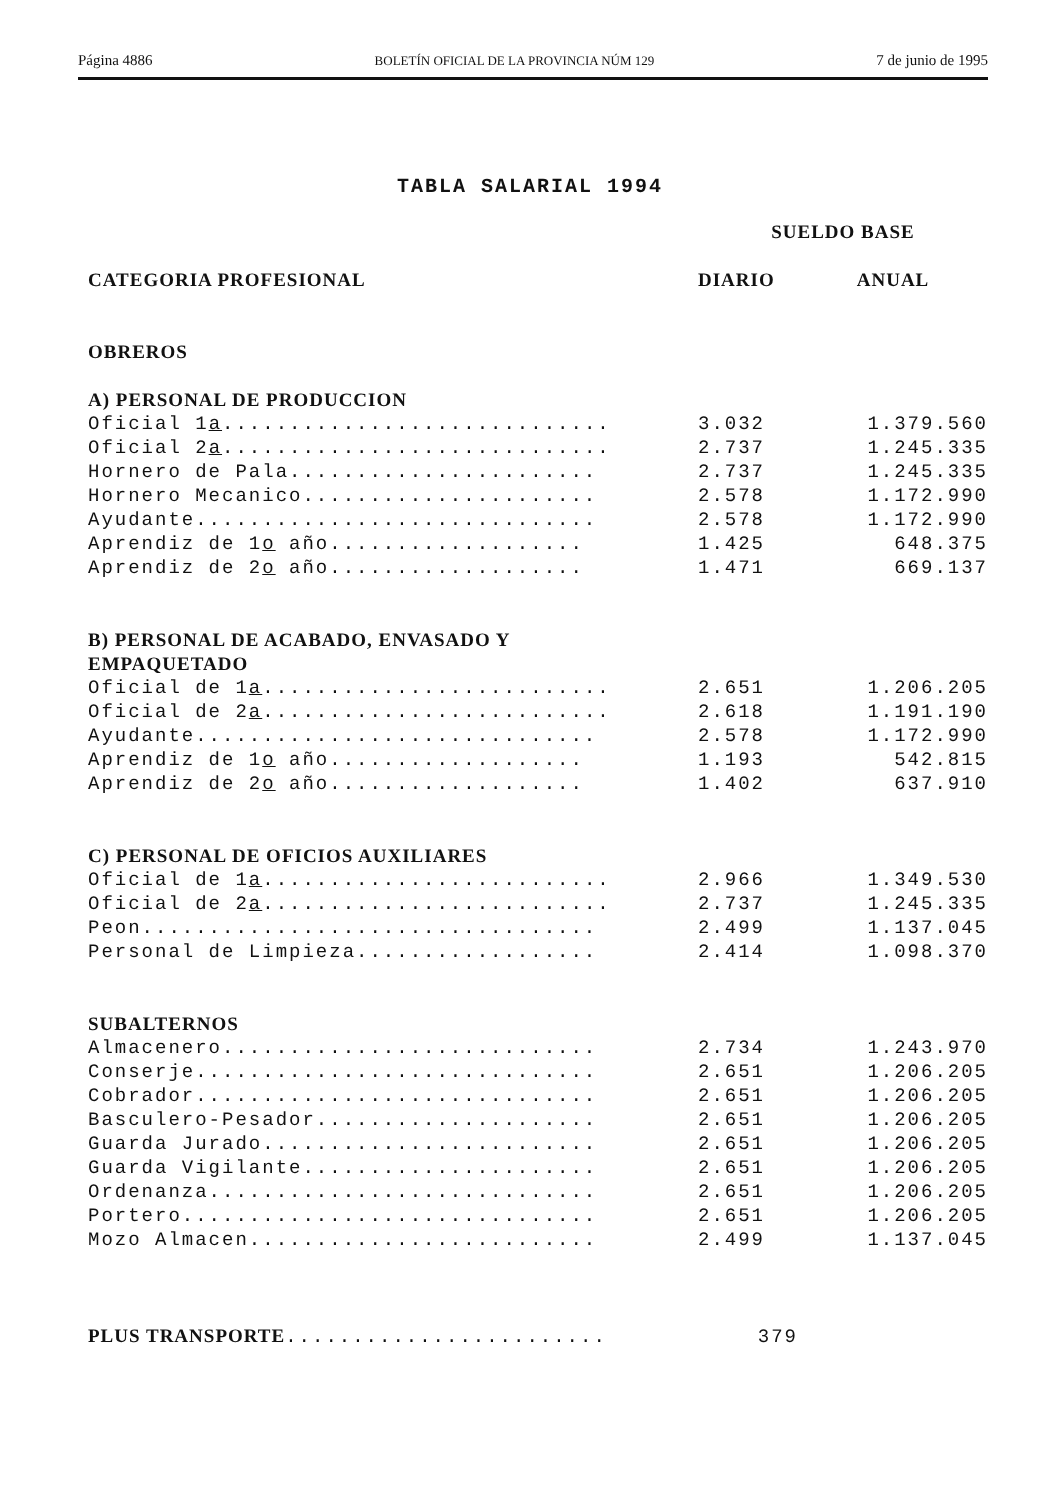Página 4886 BOLETÍN OFICIAL DE LA PROVINCIA NÚM 129 7 de junio de 1995
TABLA SALARIAL 1994
| | SUELDO BASE | |
| --- | --- | --- |
| CATEGORIA PROFESIONAL | DIARIO | ANUAL |
| OBREROS | | |
| A) PERSONAL DE PRODUCCION | | |
| Oficial 1 a ............................. | 3.032 | 1.379.560 |
| Oficial 2 a ............................. | 2.737 | 1.245.335 |
| Hornero de Pala....................... | 2.737 | 1.245.335 |
| Hornero Mecanico...................... | 2.578 | 1.172.990 |
| Ayudante.............................. | 2.578 | 1.172.990 |
| Aprendiz de 1 o año................... | 1.425 | 648.375 |
| Aprendiz de 2 o año................... | 1.471 | 669.137 |
| B) PERSONAL DE ACABADO, ENVASADO Y EMPAQUETADO | | |
| Oficial de 1 a .......................... | 2.651 | 1.206.205 |
| Oficial de 2 a .......................... | 2.618 | 1.191.190 |
| Ayudante.............................. | 2.578 | 1.172.990 |
| Aprendiz de 1 o año................... | 1.193 | 542.815 |
| Aprendiz de 2 o año................... | 1.402 | 637.910 |
| C) PERSONAL DE OFICIOS AUXILIARES | | |
| Oficial de 1 a .......................... | 2.966 | 1.349.530 |
| Oficial de 2 a .......................... | 2.737 | 1.245.335 |
| Peon.................................. | 2.499 | 1.137.045 |
| Personal de Limpieza.................. | 2.414 | 1.098.370 |
| SUBALTERNOS | | |
| Almacenero............................ | 2.734 | 1.243.970 |
| Conserje.............................. | 2.651 | 1.206.205 |
| Cobrador.............................. | 2.651 | 1.206.205 |
| Basculero-Pesador..................... | 2.651 | 1.206.205 |
| Guarda Jurado......................... | 2.651 | 1.206.205 |
| Guarda Vigilante...................... | 2.651 | 1.206.205 |
| Ordenanza............................. | 2.651 | 1.206.205 |
| Portero............................... | 2.651 | 1.206.205 |
| Mozo Almacen.......................... | 2.499 | 1.137.045 |
| PLUS TRANSPORTE ........................ | 379 | |